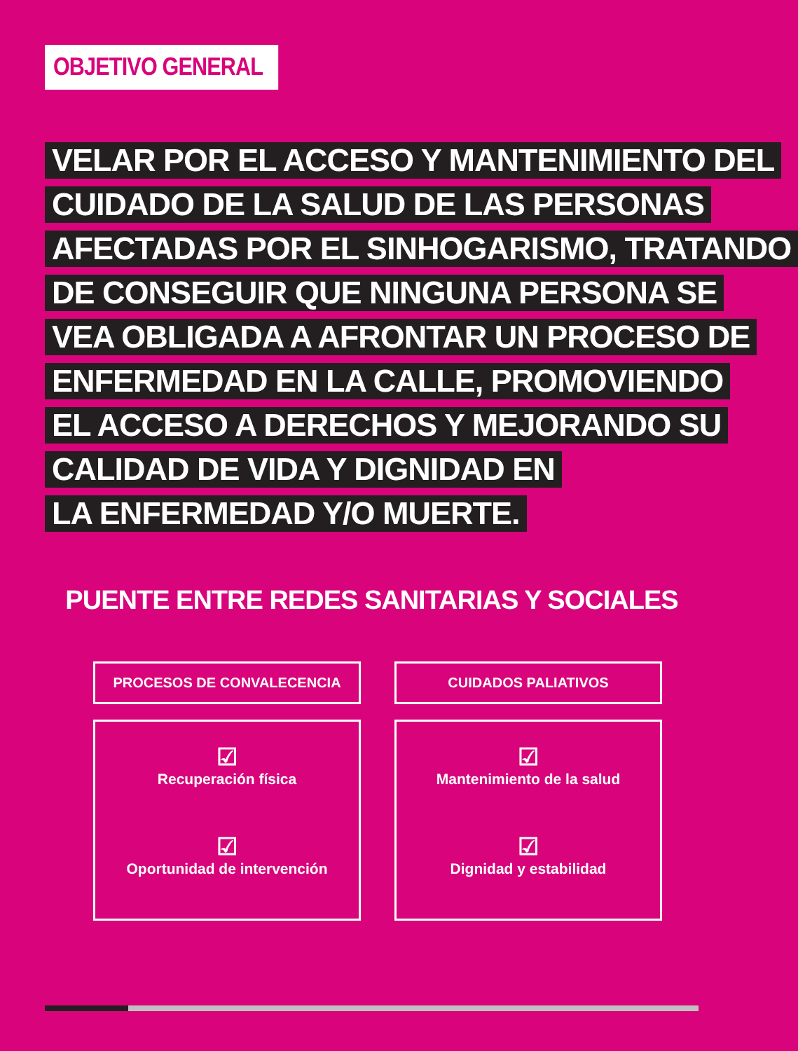OBJETIVO GENERAL
VELAR POR EL ACCESO Y MANTENIMIENTO DEL
CUIDADO DE LA SALUD DE LAS PERSONAS
AFECTADAS POR EL SINHOGARISMO, TRATANDO
DE CONSEGUIR QUE NINGUNA PERSONA SE
VEA OBLIGADA A AFRONTAR UN PROCESO DE
ENFERMEDAD EN LA CALLE, PROMOVIENDO
EL ACCESO A DERECHOS Y MEJORANDO SU
CALIDAD DE VIDA Y DIGNIDAD EN
LA ENFERMEDAD Y/O MUERTE.
PUENTE ENTRE REDES SANITARIAS Y SOCIALES
PROCESOS DE CONVALECENCIA
☑
Recuperación física
☑
Oportunidad de intervención
CUIDADOS PALIATIVOS
☑
Mantenimiento de la salud
☑
Dignidad y estabilidad